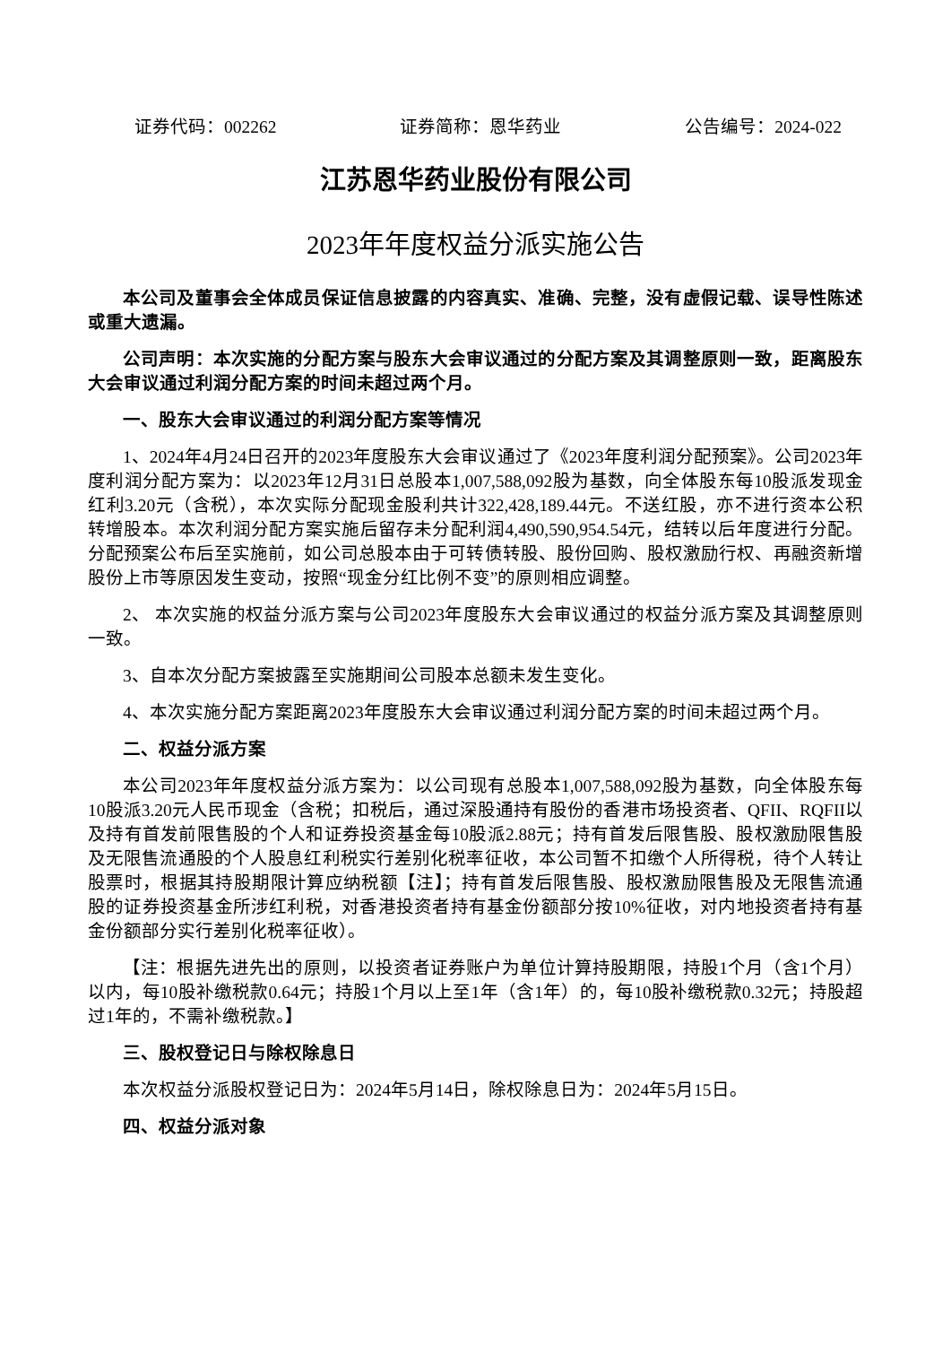证券代码：002262 证券简称：恩华药业 公告编号：2024-022
江苏恩华药业股份有限公司
2023年年度权益分派实施公告
本公司及董事会全体成员保证信息披露的内容真实、准确、完整，没有虚假记载、误导性陈述或重大遗漏。
公司声明：本次实施的分配方案与股东大会审议通过的分配方案及其调整原则一致，距离股东大会审议通过利润分配方案的时间未超过两个月。
一、股东大会审议通过的利润分配方案等情况
1、2024年4月24日召开的2023年度股东大会审议通过了《2023年度利润分配预案》。公司2023年度利润分配方案为：以2023年12月31日总股本1,007,588,092股为基数，向全体股东每10股派发现金红利3.20元（含税），本次实际分配现金股利共计322,428,189.44元。不送红股，亦不进行资本公积转增股本。本次利润分配方案实施后留存未分配利润4,490,590,954.54元，结转以后年度进行分配。分配预案公布后至实施前，如公司总股本由于可转债转股、股份回购、股权激励行权、再融资新增股份上市等原因发生变动，按照“现金分红比例不变”的原则相应调整。
2、 本次实施的权益分派方案与公司2023年度股东大会审议通过的权益分派方案及其调整原则一致。
3、自本次分配方案披露至实施期间公司股本总额未发生变化。
4、本次实施分配方案距离2023年度股东大会审议通过利润分配方案的时间未超过两个月。
二、权益分派方案
本公司2023年年度权益分派方案为：以公司现有总股本1,007,588,092股为基数，向全体股东每10股派3.20元人民币现金（含税；扣税后，通过深股通持有股份的香港市场投资者、QFII、RQFII以及持有首发前限售股的个人和证券投资基金每10股派2.88元；持有首发后限售股、股权激励限售股及无限售流通股的个人股息红利税实行差别化税率征收，本公司暂不扣缴个人所得税，待个人转让股票时，根据其持股期限计算应纳税额【注】；持有首发后限售股、股权激励限售股及无限售流通股的证券投资基金所涉红利税，对香港投资者持有基金份额部分按10%征收，对内地投资者持有基金份额部分实行差别化税率征收）。
【注：根据先进先出的原则，以投资者证券账户为单位计算持股期限，持股1个月（含1个月）以内，每10股补缴税款0.64元；持股1个月以上至1年（含1年）的，每10股补缴税款0.32元；持股超过1年的，不需补缴税款。】
三、股权登记日与除权除息日
本次权益分派股权登记日为：2024年5月14日，除权除息日为：2024年5月15日。
四、权益分派对象